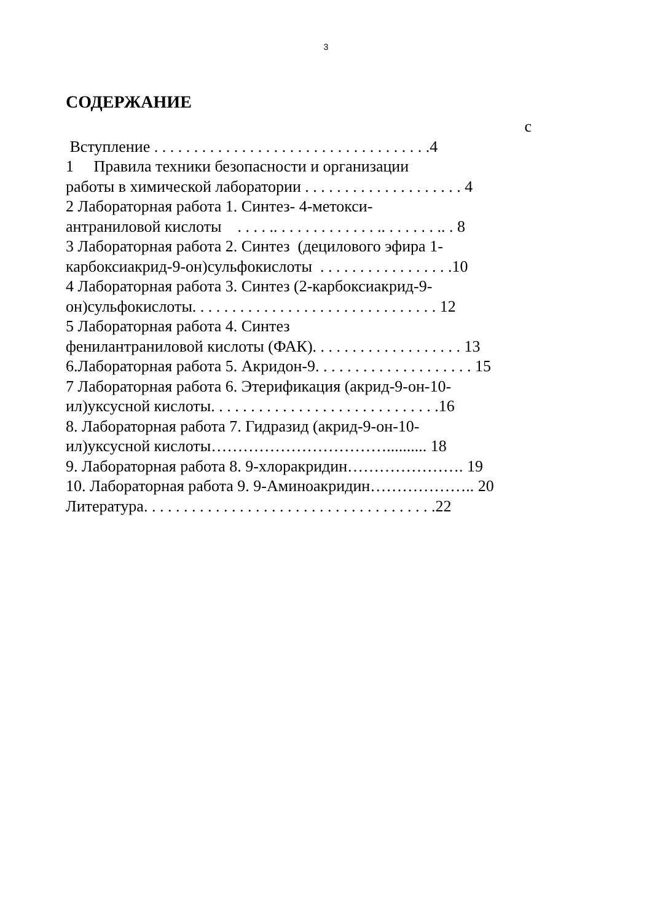3
СОДЕРЖАНИЕ
с
Вступление . . . . . . . . . . . . . . . . . . . . . . . . . . . . . . . . . . .4
1 Правила техники безопасности и организации
работы в химической лаборатории . . . . . . . . . . . . . . . . . . . . 4
2 Лабораторная работа 1. Синтез- 4-метокси-
антраниловой кислоты . . . . .. . . . . . . . . . . . . .. . . . . . . .. . 8
3 Лабораторная работа 2. Синтез (децилового эфира 1-
карбоксиакрид-9-он)сульфокислоты . . . . . . . . . . . . . . . . .10
4 Лабораторная работа 3. Синтез (2-карбоксиакрид-9-
он)сульфокислоты. . . . . . . . . . . . . . . . . . . . . . . . . . . . . . . 12
5 Лабораторная работа 4. Синтез
фенилантраниловой кислоты (ФАК). . . . . . . . . . . . . . . . . . . 13
6.Лабораторная работа 5. Акридон-9. . . . . . . . . . . . . . . . . . . . 15
7 Лабораторная работа 6. Этерификация (акрид-9-он-10-
ил)уксусной кислоты. . . . . . . . . . . . . . . . . . . . . . . . . . . . .16
8. Лабораторная работа 7. Гидразид (акрид-9-он-10-
ил)уксусной кислоты…………………………….......... 18
9. Лабораторная работа 8. 9-хлоракридин…………………. 19
10. Лабораторная работа 9. 9-Аминоакридин……………….. 20
Литература. . . . . . . . . . . . . . . . . . . . . . . . . . . . . . . . . . . . .22